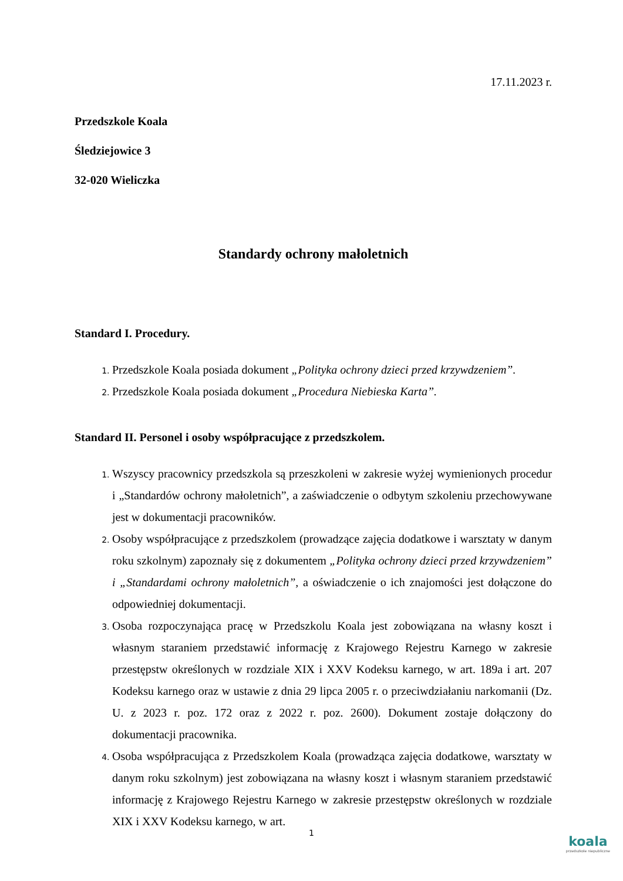17.11.2023 r.
Przedszkole Koala
Śledziejowice 3
32-020 Wieliczka
Standardy ochrony małoletnich
Standard I. Procedury.
Przedszkole Koala posiada dokument „Polityka ochrony dzieci przed krzywdzeniem”.
Przedszkole Koala posiada dokument „Procedura Niebieska Karta”.
Standard II. Personel i osoby współpracujące z przedszkolem.
Wszyscy pracownicy przedszkola są przeszkoleni w zakresie wyżej wymienionych procedur i „Standardów ochrony małoletnich”, a zaświadczenie o odbytym szkoleniu przechowywane jest w dokumentacji pracowników.
Osoby współpracujące z przedszkolem (prowadzące zajęcia dodatkowe i warsztaty w danym roku szkolnym) zapoznały się z dokumentem „Polityka ochrony dzieci przed krzywdzeniem” i „Standardami ochrony małoletnich”, a oświadczenie o ich znajomości jest dołączone do odpowiedniej dokumentacji.
Osoba rozpoczynająca pracę w Przedszkolu Koala jest zobowiązana na własny koszt i własnym staraniem przedstawić informację z Krajowego Rejestru Karnego w zakresie przestępstw określonych w rozdziale XIX i XXV Kodeksu karnego, w art. 189a i art. 207 Kodeksu karnego oraz w ustawie z dnia 29 lipca 2005 r. o przeciwdziałaniu narkomanii (Dz. U. z 2023 r. poz. 172 oraz z 2022 r. poz. 2600). Dokument zostaje dołączony do dokumentacji pracownika.
Osoba współpracująca z Przedszkolem Koala (prowadząca zajęcia dodatkowe, warsztaty w danym roku szkolnym) jest zobowiązana na własny koszt i własnym staraniem przedstawić informację z Krajowego Rejestru Karnego w zakresie przestępstw określonych w rozdziale XIX i XXV Kodeksu karnego, w art.
1
koala
przedszkole niepubliczne